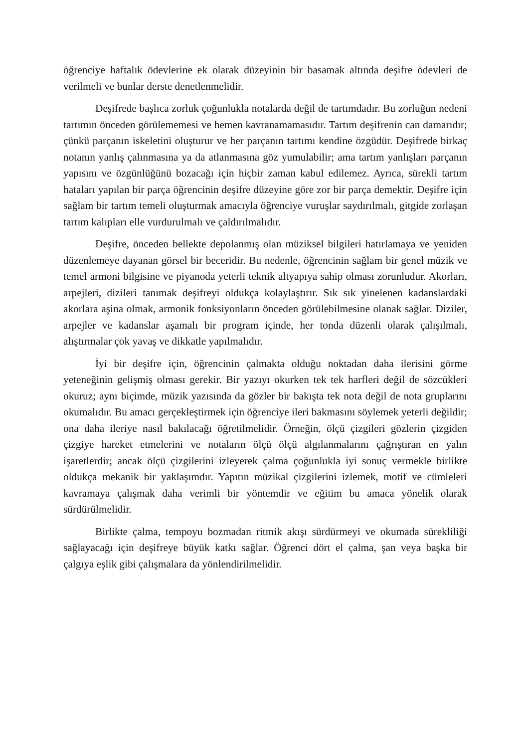öğrenciye haftalık ödevlerine ek olarak düzeyinin bir basamak altında deşifre ödevleri de verilmeli ve bunlar derste denetlenmelidir.
Deşifrede başlıca zorluk çoğunlukla notalarda değil de tartımdadır. Bu zorluğun nedeni tartımın önceden görülememesi ve hemen kavranamamasıdır. Tartım deşifrenin can damarıdır; çünkü parçanın iskeletini oluşturur ve her parçanın tartımı kendine özgüdür. Deşifrede birkaç notanın yanlış çalınmasına ya da atlanmasına göz yumulabilir; ama tartım yanlışları parçanın yapısını ve özgünlüğünü bozacağı için hiçbir zaman kabul edilemez. Ayrıca, sürekli tartım hataları yapılan bir parça öğrencinin deşifre düzeyine göre zor bir parça demektir. Deşifre için sağlam bir tartım temeli oluşturmak amacıyla öğrenciye vuruşlar saydırılmalı, gitgide zorlaşan tartım kalıpları elle vurdurulmalı ve çaldırılmalıdır.
Deşifre, önceden bellekte depolanmış olan müziksel bilgileri hatırlamaya ve yeniden düzenlemeye dayanan görsel bir beceridir. Bu nedenle, öğrencinin sağlam bir genel müzik ve temel armoni bilgisine ve piyanoda yeterli teknik altyapıya sahip olması zorunludur. Akorları, arpejleri, dizileri tanımak deşifreyi oldukça kolaylaştırır. Sık sık yinelenen kadanslardaki akorlara aşina olmak, armonik fonksiyonların önceden görülebilmesine olanak sağlar. Diziler, arpejler ve kadanslar aşamalı bir program içinde, her tonda düzenli olarak çalışılmalı, alıştırmalar çok yavaş ve dikkatle yapılmalıdır.
İyi bir deşifre için, öğrencinin çalmakta olduğu noktadan daha ilerisini görme yeteneğinin gelişmiş olması gerekir. Bir yazıyı okurken tek tek harfleri değil de sözcükleri okuruz; aynı biçimde, müzik yazısında da gözler bir bakışta tek nota değil de nota gruplarını okumalıdır. Bu amacı gerçekleştirmek için öğrenciye ileri bakmasını söylemek yeterli değildir; ona daha ileriye nasıl bakılacağı öğretilmelidir. Örneğin, ölçü çizgileri gözlerin çizgiden çizgiye hareket etmelerini ve notaların ölçü ölçü algılanmalarını çağrıştıran en yalın işaretlerdir; ancak ölçü çizgilerini izleyerek çalma çoğunlukla iyi sonuç vermekle birlikte oldukça mekanik bir yaklaşımdır. Yapıtın müzikal çizgilerini izlemek, motif ve cümleleri kavramaya çalışmak daha verimli bir yöntemdir ve eğitim bu amaca yönelik olarak sürdürülmelidir.
Birlikte çalma, tempoyu bozmadan ritmik akışı sürdürmeyi ve okumada sürekliliği sağlayacağı için deşifreye büyük katkı sağlar. Öğrenci dört el çalma, şan veya başka bir çalgıya eşlik gibi çalışmalara da yönlendirilmelidir.